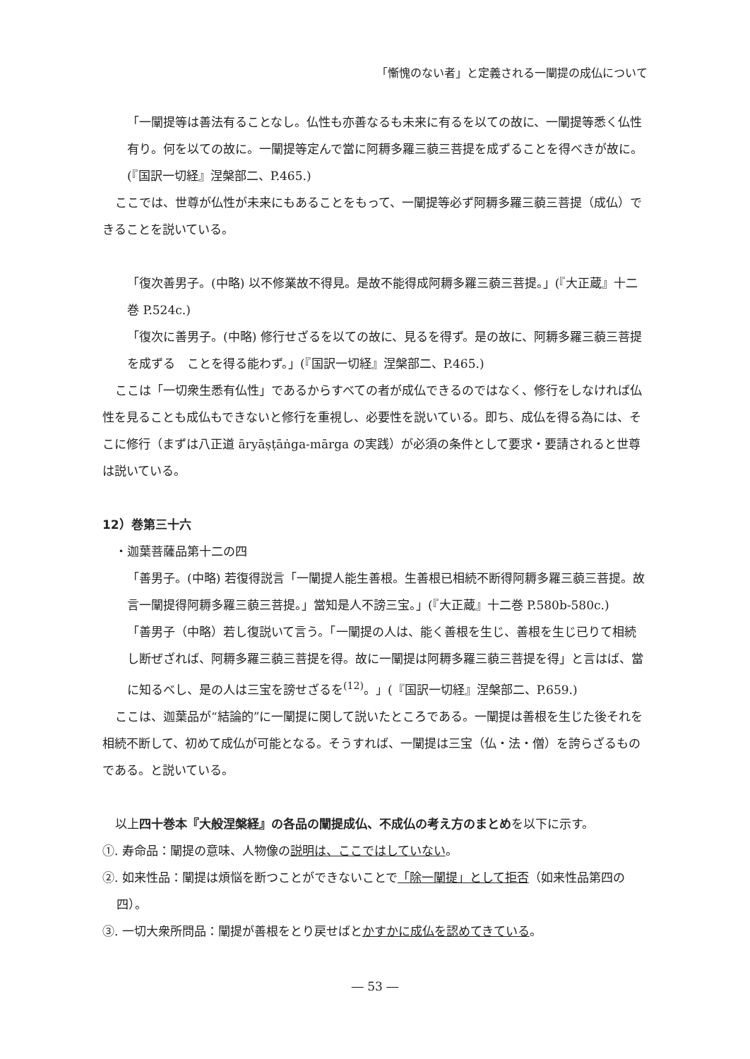「慚愧のない者」と定義される一闡提の成仏について
「一闡提等は善法有ることなし。仏性も亦善なるも未来に有るを以ての故に、一闡提等悉く仏性有り。何を以ての故に。一闡提等定んで當に阿耨多羅三藐三菩提を成ずることを得べきが故に。(『国訳一切経』涅槃部二、P.465.)
ここでは、世尊が仏性が未来にもあることをもって、一闡提等必ず阿耨多羅三藐三菩提（成仏）できることを説いている。
「復次善男子。(中略) 以不修業故不得見。是故不能得成阿耨多羅三藐三菩提。」(『大正蔵』十二巻 P.524c.)
「復次に善男子。(中略) 修行せざるを以ての故に、見るを得ず。是の故に、阿耨多羅三藐三菩提を成ずる　ことを得る能わず。」(『国訳一切経』涅槃部二、P.465.)
ここは「一切衆生悉有仏性」であるからすべての者が成仏できるのではなく、修行をしなければ仏性を見ることも成仏もできないと修行を重視し、必要性を説いている。即ち、成仏を得る為には、そこに修行（まずは八正道 āryāṣṭāṅga-mārga の実践）が必須の条件として要求・要請されると世尊は説いている。
12）巻第三十六
・迦葉菩薩品第十二の四
「善男子。(中略) 若復得説言「一闡提人能生善根。生善根已相続不断得阿耨多羅三藐三菩提。故言一闡提得阿耨多羅三藐三菩提。」當知是人不謗三宝。」(『大正蔵』十二巻 P.580b-580c.)
「善男子（中略）若し復説いて言う。「一闡提の人は、能く善根を生じ、善根を生じ已りて相続し断ぜざれば、阿耨多羅三藐三菩提を得。故に一闡提は阿耨多羅三藐三菩提を得」と言はば、當に知るべし、是の人は三宝を謗せざるを<sup>(12)</sup>。」(『国訳一切経』涅槃部二、P.659.)
ここは、迦葉品が“結論的”に一闡提に関して説いたところである。一闡提は善根を生じた後それを相続不断して、初めて成仏が可能となる。そうすれば、一闡提は三宝（仏・法・僧）を誇らざるものである。と説いている。
以上四十巻本『大般涅槃経』の各品の闡提成仏、不成仏の考え方のまとめを以下に示す。
①. 寿命品：闡提の意味、人物像の説明は、ここではしていない。
②. 如来性品：闡提は煩悩を断つことができないことで「除一闡提」として拒否（如来性品第四の四）。
③. 一切大衆所問品：闡提が善根をとり戻せばとかすかに成仏を認めてきている。
― 53 ―